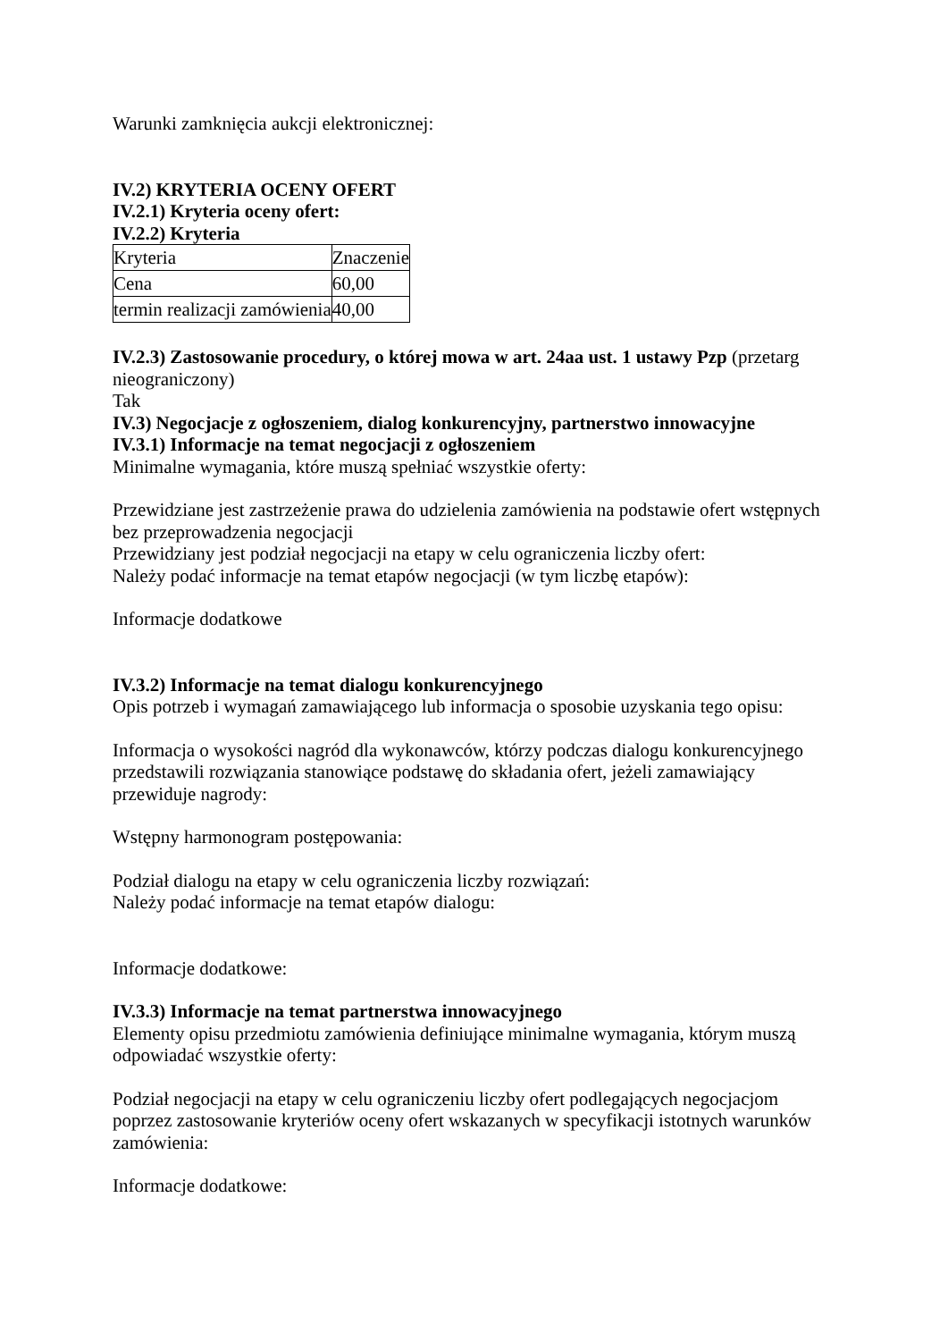Warunki zamknięcia aukcji elektronicznej:
IV.2) KRYTERIA OCENY OFERT
IV.2.1) Kryteria oceny ofert:
IV.2.2) Kryteria
| Kryteria | Znaczenie |
| Cena | 60,00 |
| termin realizacji zamówienia | 40,00 |
IV.2.3) Zastosowanie procedury, o której mowa w art. 24aa ust. 1 ustawy Pzp (przetarg nieograniczony)
Tak
IV.3) Negocjacje z ogłoszeniem, dialog konkurencyjny, partnerstwo innowacyjne
IV.3.1) Informacje na temat negocjacji z ogłoszeniem
Minimalne wymagania, które muszą spełniać wszystkie oferty:
Przewidziane jest zastrzeżenie prawa do udzielenia zamówienia na podstawie ofert wstępnych bez przeprowadzenia negocjacji
Przewidziany jest podział negocjacji na etapy w celu ograniczenia liczby ofert:
Należy podać informacje na temat etapów negocjacji (w tym liczbę etapów):
Informacje dodatkowe
IV.3.2) Informacje na temat dialogu konkurencyjnego
Opis potrzeb i wymagań zamawiającego lub informacja o sposobie uzyskania tego opisu:
Informacja o wysokości nagród dla wykonawców, którzy podczas dialogu konkurencyjnego przedstawili rozwiązania stanowiące podstawę do składania ofert, jeżeli zamawiający przewiduje nagrody:
Wstępny harmonogram postępowania:
Podział dialogu na etapy w celu ograniczenia liczby rozwiązań:
Należy podać informacje na temat etapów dialogu:
Informacje dodatkowe:
IV.3.3) Informacje na temat partnerstwa innowacyjnego
Elementy opisu przedmiotu zamówienia definiujące minimalne wymagania, którym muszą odpowiadać wszystkie oferty:
Podział negocjacji na etapy w celu ograniczeniu liczby ofert podlegających negocjacjom poprzez zastosowanie kryteriów oceny ofert wskazanych w specyfikacji istotnych warunków zamówienia:
Informacje dodatkowe: